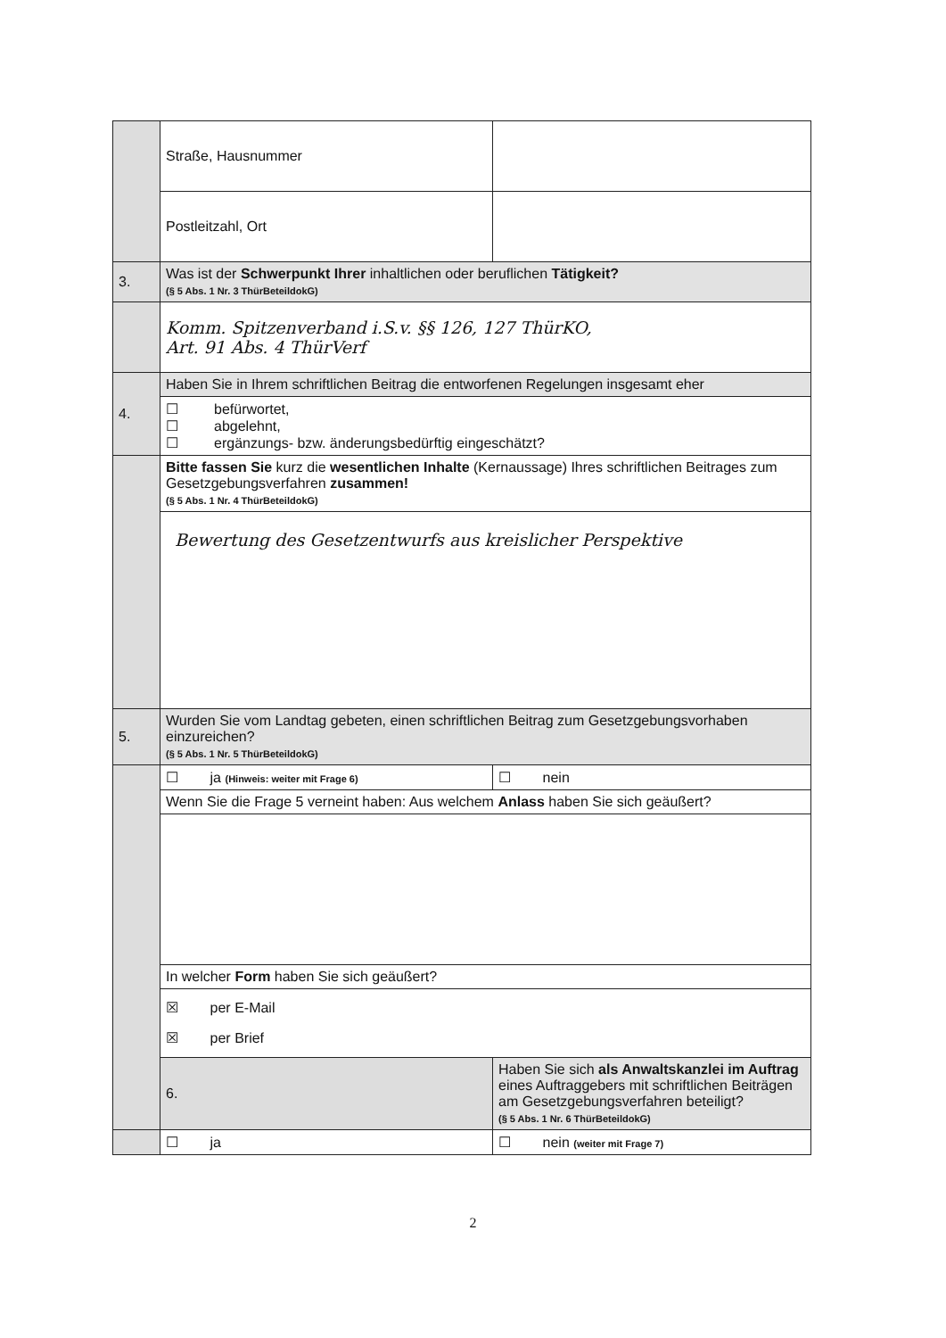| | Straße, Hausnummer | |
| | Postleitzahl, Ort | |
| 3. | Was ist der Schwerpunkt Ihrer inhaltlichen oder beruflichen Tätigkeit? (§ 5 Abs. 1 Nr. 3 ThürBeteildokG) | |
| | Komm. Spitzenverband i.S.v. §§ 126, 127 ThürKO, Art. 91 Abs. 4 ThürVerf | |
| 4. | Haben Sie in Ihrem schriftlichen Beitrag die entworfenen Regelungen insgesamt eher | |
| | ☐ befürwortet, ☐ abgelehnt, ☐ ergänzungs- bzw. änderungsbedürftig eingeschätzt? | |
| | Bitte fassen Sie kurz die wesentlichen Inhalte (Kernaussage) Ihres schriftlichen Beitrages zum Gesetzgebungsverfahren zusammen! (§ 5 Abs. 1 Nr. 4 ThürBeteildokG) | |
| | Bewertung des Gesetzentwurfs aus kreislicher Perspektive | |
| 5. | Wurden Sie vom Landtag gebeten, einen schriftlichen Beitrag zum Gesetzgebungsvorhaben einzureichen? (§ 5 Abs. 1 Nr. 5 ThürBeteildokG) | |
| | ☐ ja (Hinweis: weiter mit Frage 6) | ☐ nein |
| | Wenn Sie die Frage 5 verneint haben: Aus welchem Anlass haben Sie sich geäußert? | |
| | In welcher Form haben Sie sich geäußert? | |
| | ☒ per E-Mail ☒ per Brief | |
| | 6. | Haben Sie sich als Anwaltskanzlei im Auftrag eines Auftraggebers mit schriftlichen Beiträgen am Gesetzgebungsverfahren beteiligt? (§ 5 Abs. 1 Nr. 6 ThürBeteildokG) |
| | ☐ ja | ☐ nein (weiter mit Frage 7) |
2